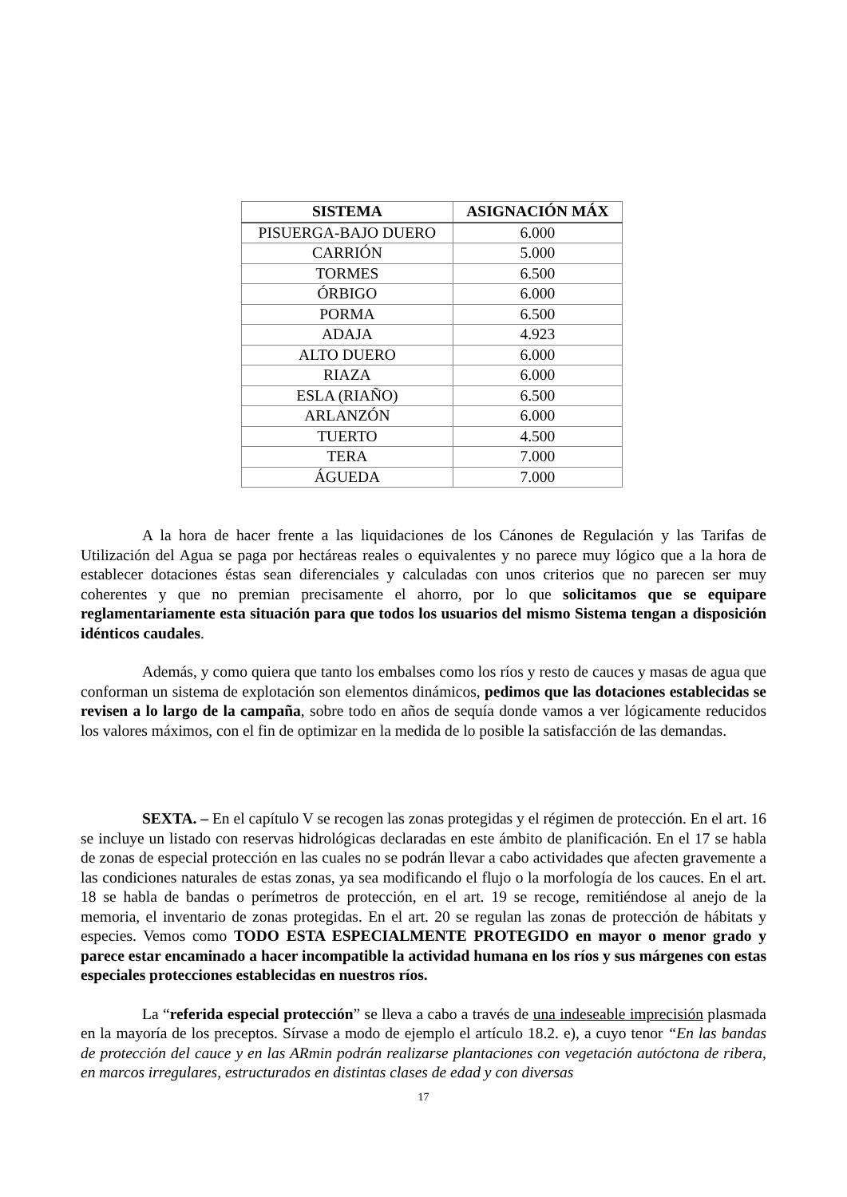| SISTEMA | ASIGNACIÓN MÁX |
| --- | --- |
| PISUERGA-BAJO DUERO | 6.000 |
| CARRIÓN | 5.000 |
| TORMES | 6.500 |
| ÓRBIGO | 6.000 |
| PORMA | 6.500 |
| ADAJA | 4.923 |
| ALTO DUERO | 6.000 |
| RIAZA | 6.000 |
| ESLA (RIAÑO) | 6.500 |
| ARLANZÓN | 6.000 |
| TUERTO | 4.500 |
| TERA | 7.000 |
| ÁGUEDA | 7.000 |
A la hora de hacer frente a las liquidaciones de los Cánones de Regulación y las Tarifas de Utilización del Agua se paga por hectáreas reales o equivalentes y no parece muy lógico que a la hora de establecer dotaciones éstas sean diferenciales y calculadas con unos criterios que no parecen ser muy coherentes y que no premian precisamente el ahorro, por lo que solicitamos que se equipare reglamentariamente esta situación para que todos los usuarios del mismo Sistema tengan a disposición idénticos caudales.
Además, y como quiera que tanto los embalses como los ríos y resto de cauces y masas de agua que conforman un sistema de explotación son elementos dinámicos, pedimos que las dotaciones establecidas se revisen a lo largo de la campaña, sobre todo en años de sequía donde vamos a ver lógicamente reducidos los valores máximos, con el fin de optimizar en la medida de lo posible la satisfacción de las demandas.
SEXTA. – En el capítulo V se recogen las zonas protegidas y el régimen de protección. En el art. 16 se incluye un listado con reservas hidrológicas declaradas en este ámbito de planificación. En el 17 se habla de zonas de especial protección en las cuales no se podrán llevar a cabo actividades que afecten gravemente a las condiciones naturales de estas zonas, ya sea modificando el flujo o la morfología de los cauces. En el art. 18 se habla de bandas o perímetros de protección, en el art. 19 se recoge, remitiéndose al anejo de la memoria, el inventario de zonas protegidas. En el art. 20 se regulan las zonas de protección de hábitats y especies. Vemos como TODO ESTA ESPECIALMENTE PROTEGIDO en mayor o menor grado y parece estar encaminado a hacer incompatible la actividad humana en los ríos y sus márgenes con estas especiales protecciones establecidas en nuestros ríos.
La “referida especial protección” se lleva a cabo a través de una indeseable imprecisión plasmada en la mayoría de los preceptos. Sírvase a modo de ejemplo el artículo 18.2. e), a cuyo tenor “En las bandas de protección del cauce y en las ARmin podrán realizarse plantaciones con vegetación autóctona de ribera, en marcos irregulares, estructurados en distintas clases de edad y con diversas
17